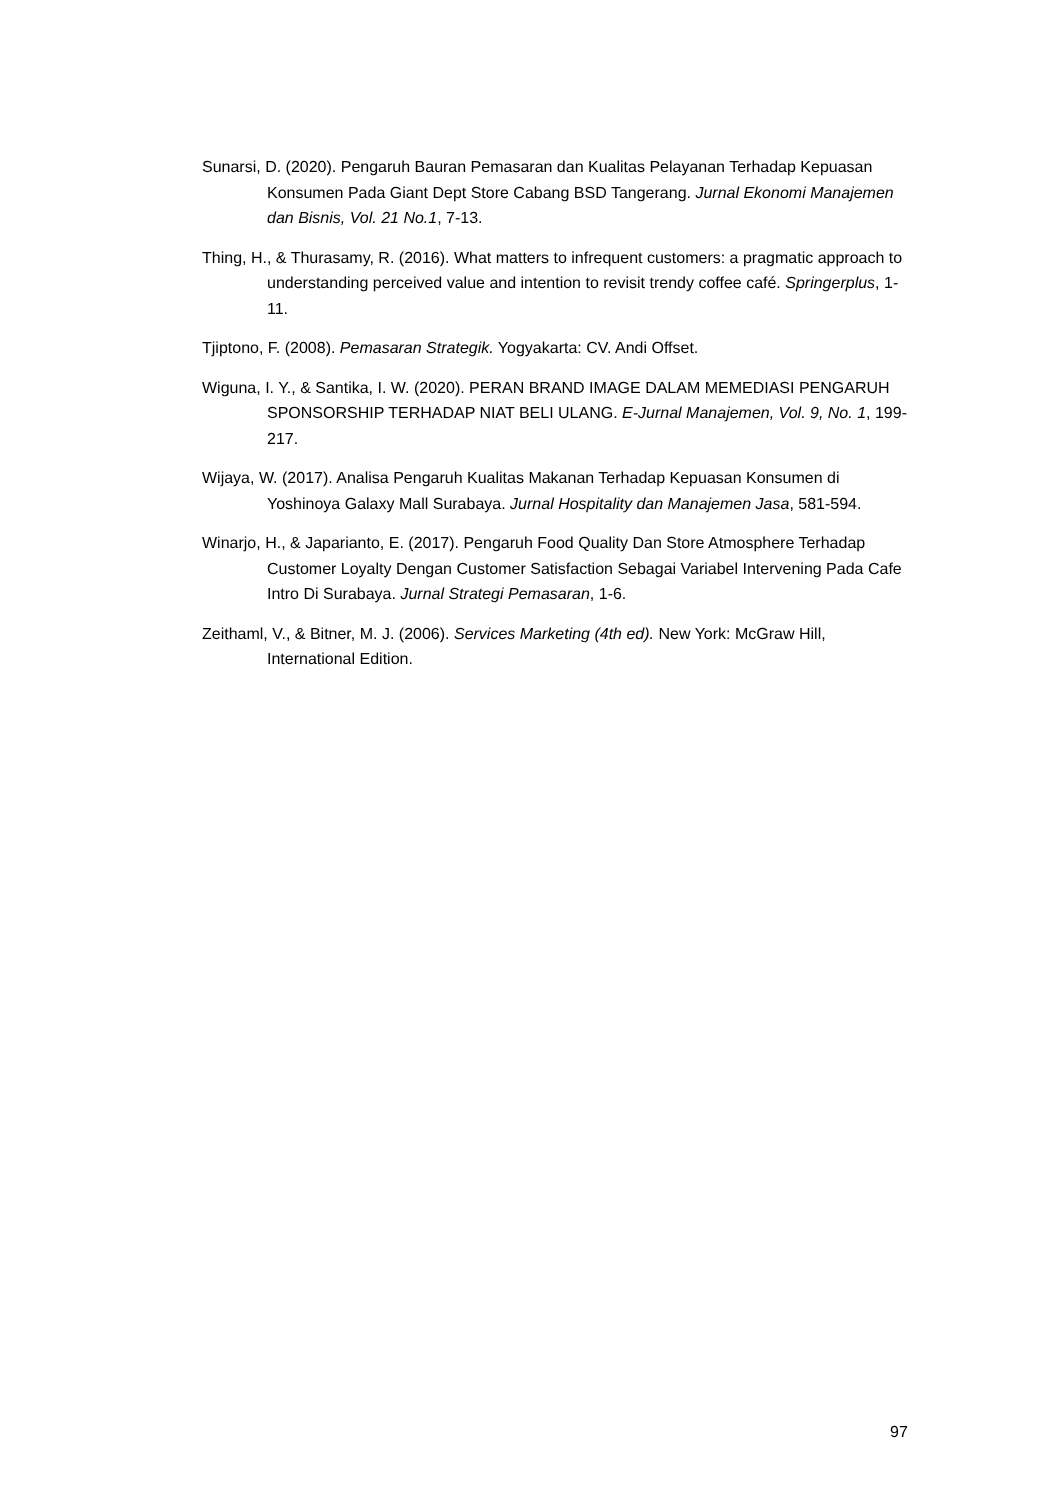Sunarsi, D. (2020). Pengaruh Bauran Pemasaran dan Kualitas Pelayanan Terhadap Kepuasan Konsumen Pada Giant Dept Store Cabang BSD Tangerang. Jurnal Ekonomi Manajemen dan Bisnis, Vol. 21 No.1, 7-13.
Thing, H., & Thurasamy, R. (2016). What matters to infrequent customers: a pragmatic approach to understanding perceived value and intention to revisit trendy coffee café. Springerplus, 1-11.
Tjiptono, F. (2008). Pemasaran Strategik. Yogyakarta: CV. Andi Offset.
Wiguna, I. Y., & Santika, I. W. (2020). PERAN BRAND IMAGE DALAM MEMEDIASI PENGARUH SPONSORSHIP TERHADAP NIAT BELI ULANG. E-Jurnal Manajemen, Vol. 9, No. 1, 199-217.
Wijaya, W. (2017). Analisa Pengaruh Kualitas Makanan Terhadap Kepuasan Konsumen di Yoshinoya Galaxy Mall Surabaya. Jurnal Hospitality dan Manajemen Jasa, 581-594.
Winarjo, H., & Japarianto, E. (2017). Pengaruh Food Quality Dan Store Atmosphere Terhadap Customer Loyalty Dengan Customer Satisfaction Sebagai Variabel Intervening Pada Cafe Intro Di Surabaya. Jurnal Strategi Pemasaran, 1-6.
Zeithaml, V., & Bitner, M. J. (2006). Services Marketing (4th ed). New York: McGraw Hill, International Edition.
97